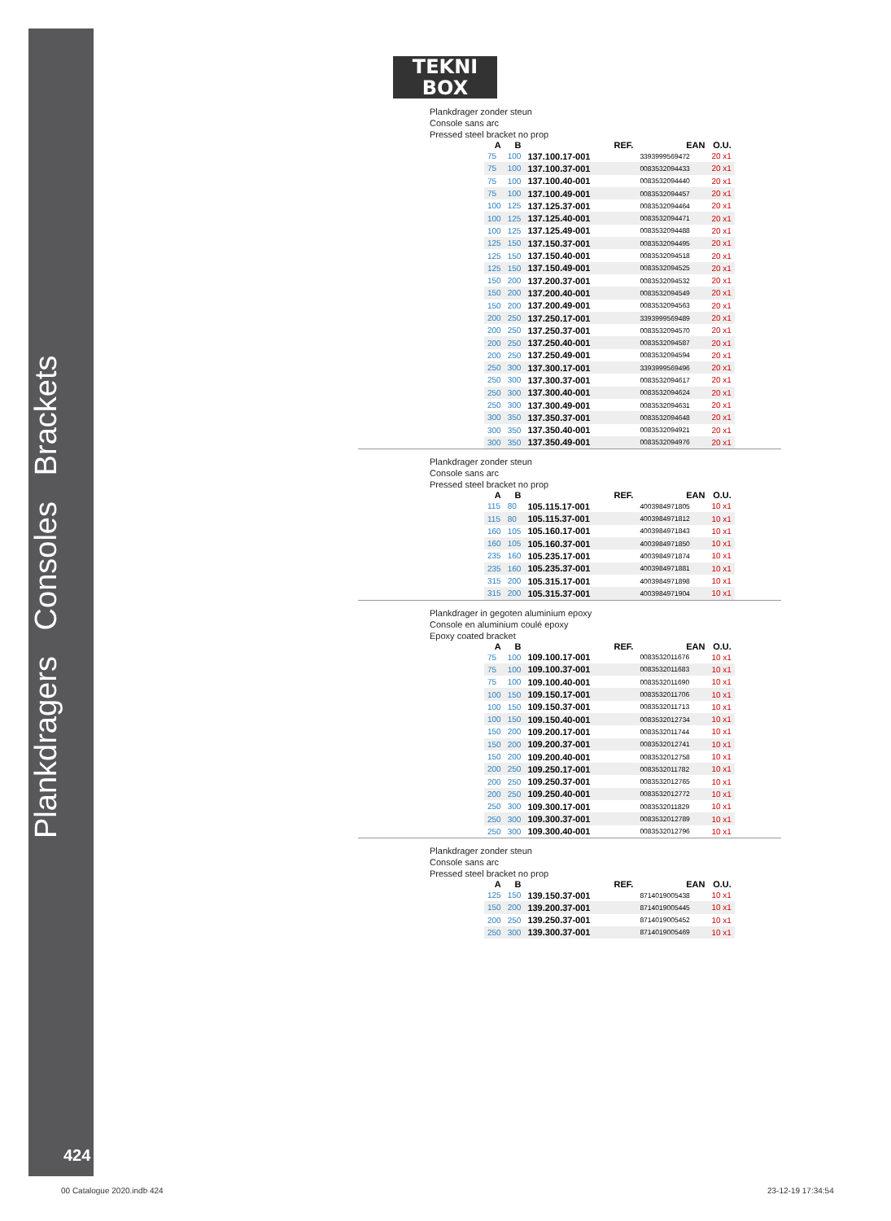Plankdragers Consoles Brackets
TEKNI
BOX
Plankdrager zonder steun
Console sans arc
Pressed steel bracket no prop
| A | B | REF. | EAN | O.U. |
| --- | --- | --- | --- | --- |
| 75 | 100 | 137.100.17-001 | 3393999569472 | 20 x1 |
| 75 | 100 | 137.100.37-001 | 0083532094433 | 20 x1 |
| 75 | 100 | 137.100.40-001 | 0083532094440 | 20 x1 |
| 75 | 100 | 137.100.49-001 | 0083532094457 | 20 x1 |
| 100 | 125 | 137.125.37-001 | 0083532094464 | 20 x1 |
| 100 | 125 | 137.125.40-001 | 0083532094471 | 20 x1 |
| 100 | 125 | 137.125.49-001 | 0083532094488 | 20 x1 |
| 125 | 150 | 137.150.37-001 | 0083532094495 | 20 x1 |
| 125 | 150 | 137.150.40-001 | 0083532094518 | 20 x1 |
| 125 | 150 | 137.150.49-001 | 0083532094525 | 20 x1 |
| 150 | 200 | 137.200.37-001 | 0083532094532 | 20 x1 |
| 150 | 200 | 137.200.40-001 | 0083532094549 | 20 x1 |
| 150 | 200 | 137.200.49-001 | 0083532094563 | 20 x1 |
| 200 | 250 | 137.250.17-001 | 3393999569489 | 20 x1 |
| 200 | 250 | 137.250.37-001 | 0083532094570 | 20 x1 |
| 200 | 250 | 137.250.40-001 | 0083532094587 | 20 x1 |
| 200 | 250 | 137.250.49-001 | 0083532094594 | 20 x1 |
| 250 | 300 | 137.300.17-001 | 3393999569496 | 20 x1 |
| 250 | 300 | 137.300.37-001 | 0083532094617 | 20 x1 |
| 250 | 300 | 137.300.40-001 | 0083532094624 | 20 x1 |
| 250 | 300 | 137.300.49-001 | 0083532094631 | 20 x1 |
| 300 | 350 | 137.350.37-001 | 0083532094648 | 20 x1 |
| 300 | 350 | 137.350.40-001 | 0083532094921 | 20 x1 |
| 300 | 350 | 137.350.49-001 | 0083532094976 | 20 x1 |
Plankdrager zonder steun
Console sans arc
Pressed steel bracket no prop
| A | B | REF. | EAN | O.U. |
| --- | --- | --- | --- | --- |
| 115 | 80 | 105.115.17-001 | 4003984971805 | 10 x1 |
| 115 | 80 | 105.115.37-001 | 4003984971812 | 10 x1 |
| 160 | 105 | 105.160.17-001 | 4003984971843 | 10 x1 |
| 160 | 105 | 105.160.37-001 | 4003984971850 | 10 x1 |
| 235 | 160 | 105.235.17-001 | 4003984971874 | 10 x1 |
| 235 | 160 | 105.235.37-001 | 4003984971881 | 10 x1 |
| 315 | 200 | 105.315.17-001 | 4003984971898 | 10 x1 |
| 315 | 200 | 105.315.37-001 | 4003984971904 | 10 x1 |
Plankdrager in gegoten aluminium epoxy
Console en aluminium coulé epoxy
Epoxy coated bracket
| A | B | REF. | EAN | O.U. |
| --- | --- | --- | --- | --- |
| 75 | 100 | 109.100.17-001 | 0083532011676 | 10 x1 |
| 75 | 100 | 109.100.37-001 | 0083532011683 | 10 x1 |
| 75 | 100 | 109.100.40-001 | 0083532011690 | 10 x1 |
| 100 | 150 | 109.150.17-001 | 0083532011706 | 10 x1 |
| 100 | 150 | 109.150.37-001 | 0083532011713 | 10 x1 |
| 100 | 150 | 109.150.40-001 | 0083532012734 | 10 x1 |
| 150 | 200 | 109.200.17-001 | 0083532011744 | 10 x1 |
| 150 | 200 | 109.200.37-001 | 0083532012741 | 10 x1 |
| 150 | 200 | 109.200.40-001 | 0083532012758 | 10 x1 |
| 200 | 250 | 109.250.17-001 | 0083532011782 | 10 x1 |
| 200 | 250 | 109.250.37-001 | 0083532012765 | 10 x1 |
| 200 | 250 | 109.250.40-001 | 0083532012772 | 10 x1 |
| 250 | 300 | 109.300.17-001 | 0083532011829 | 10 x1 |
| 250 | 300 | 109.300.37-001 | 0083532012789 | 10 x1 |
| 250 | 300 | 109.300.40-001 | 0083532012796 | 10 x1 |
Plankdrager zonder steun
Console sans arc
Pressed steel bracket no prop
| A | B | REF. | EAN | O.U. |
| --- | --- | --- | --- | --- |
| 125 | 150 | 139.150.37-001 | 8714019005438 | 10 x1 |
| 150 | 200 | 139.200.37-001 | 8714019005445 | 10 x1 |
| 200 | 250 | 139.250.37-001 | 8714019005452 | 10 x1 |
| 250 | 300 | 139.300.37-001 | 8714019005469 | 10 x1 |
424
00 Catalogue 2020.indb 424 23-12-19 17:34:54